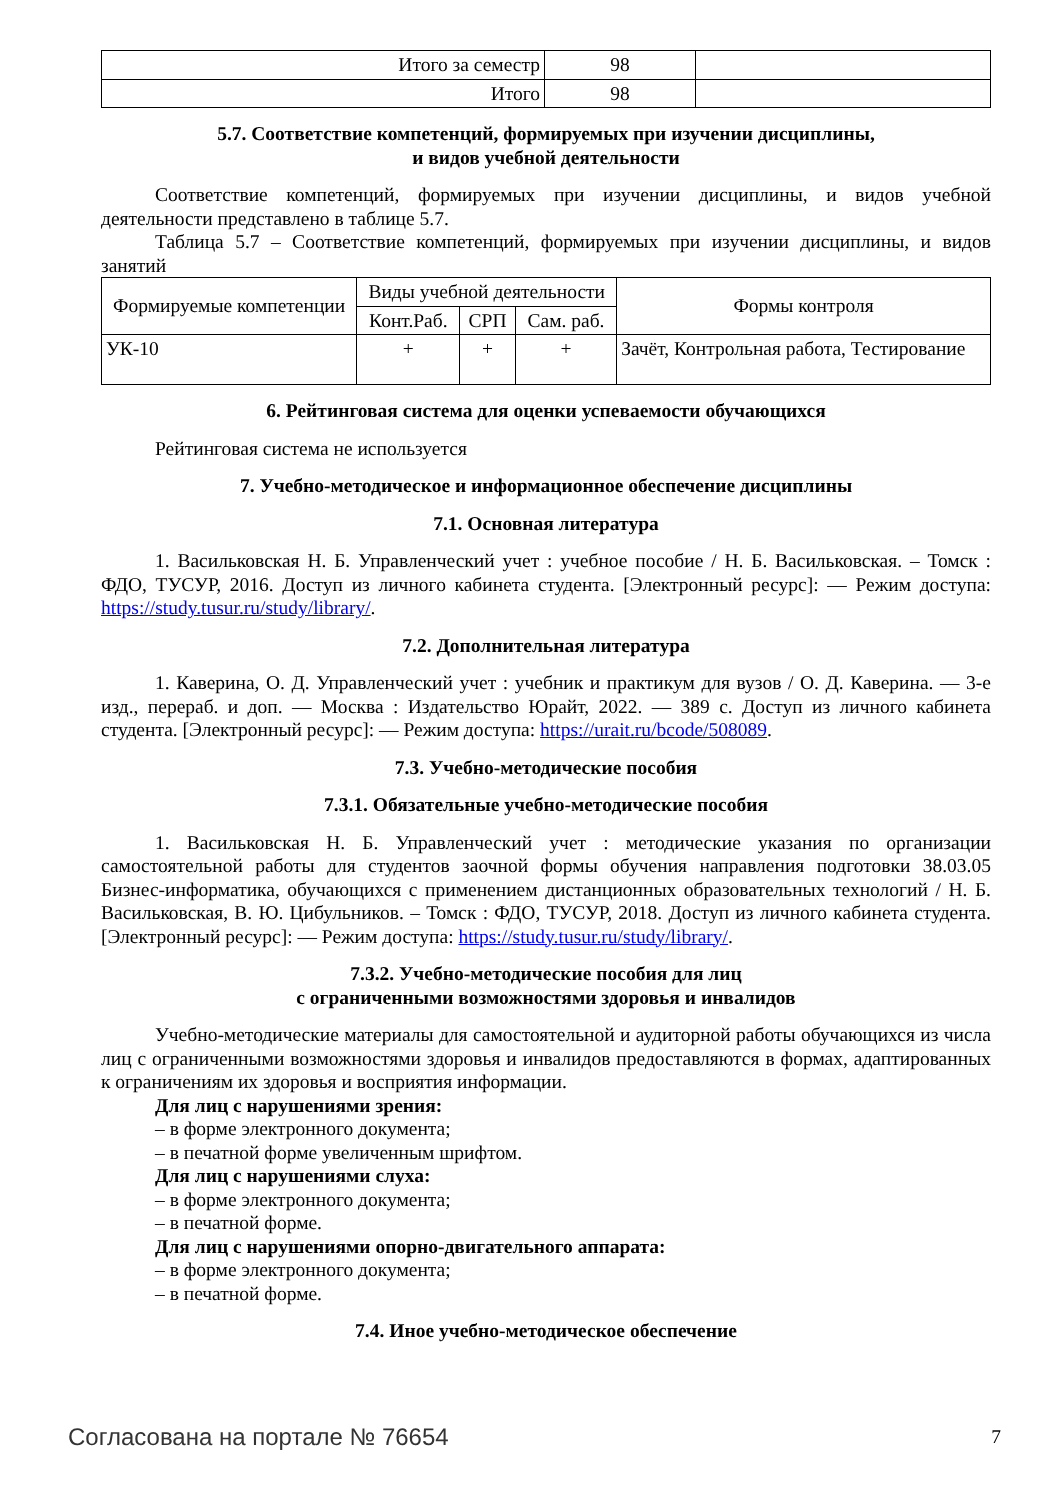| Итого за семестр | 98 | |
| Итого | 98 | |
5.7. Соответствие компетенций, формируемых при изучении дисциплины,
и видов учебной деятельности
Соответствие компетенций, формируемых при изучении дисциплины, и видов учебной деятельности представлено в таблице 5.7.
Таблица 5.7 – Соответствие компетенций, формируемых при изучении дисциплины, и видов занятий
| Формируемые компетенции | Виды учебной деятельности | | | Формы контроля |
| --- | --- | --- | --- | --- |
| | Конт.Раб. | СРП | Сам. раб. | |
| УК-10 | + | + | + | Зачёт, Контрольная работа, Тестирование |
6. Рейтинговая система для оценки успеваемости обучающихся
Рейтинговая система не используется
7. Учебно-методическое и информационное обеспечение дисциплины
7.1. Основная литература
1. Васильковская Н. Б. Управленческий учет : учебное пособие / Н. Б. Васильковская. – Томск : ФДО, ТУСУР, 2016. Доступ из личного кабинета студента. [Электронный ресурс]: — Режим доступа: https://study.tusur.ru/study/library/.
7.2. Дополнительная литература
1. Каверина, О. Д. Управленческий учет : учебник и практикум для вузов / О. Д. Каверина. — 3-е изд., перераб. и доп. — Москва : Издательство Юрайт, 2022. — 389 с. Доступ из личного кабинета студента. [Электронный ресурс]: — Режим доступа: https://urait.ru/bcode/508089.
7.3. Учебно-методические пособия
7.3.1. Обязательные учебно-методические пособия
1. Васильковская Н. Б. Управленческий учет : методические указания по организации самостоятельной работы для студентов заочной формы обучения направления подготовки 38.03.05 Бизнес-информатика, обучающихся с применением дистанционных образовательных технологий / Н. Б. Васильковская, В. Ю. Цибульников. – Томск : ФДО, ТУСУР, 2018. Доступ из личного кабинета студента. [Электронный ресурс]: — Режим доступа: https://study.tusur.ru/study/library/.
7.3.2. Учебно-методические пособия для лиц
с ограниченными возможностями здоровья и инвалидов
Учебно-методические материалы для самостоятельной и аудиторной работы обучающихся из числа лиц с ограниченными возможностями здоровья и инвалидов предоставляются в формах, адаптированных к ограничениям их здоровья и восприятия информации.
Для лиц с нарушениями зрения:
– в форме электронного документа;
– в печатной форме увеличенным шрифтом.
Для лиц с нарушениями слуха:
– в форме электронного документа;
– в печатной форме.
Для лиц с нарушениями опорно-двигательного аппарата:
– в форме электронного документа;
– в печатной форме.
7.4. Иное учебно-методическое обеспечение
Согласована на портале № 76654 7